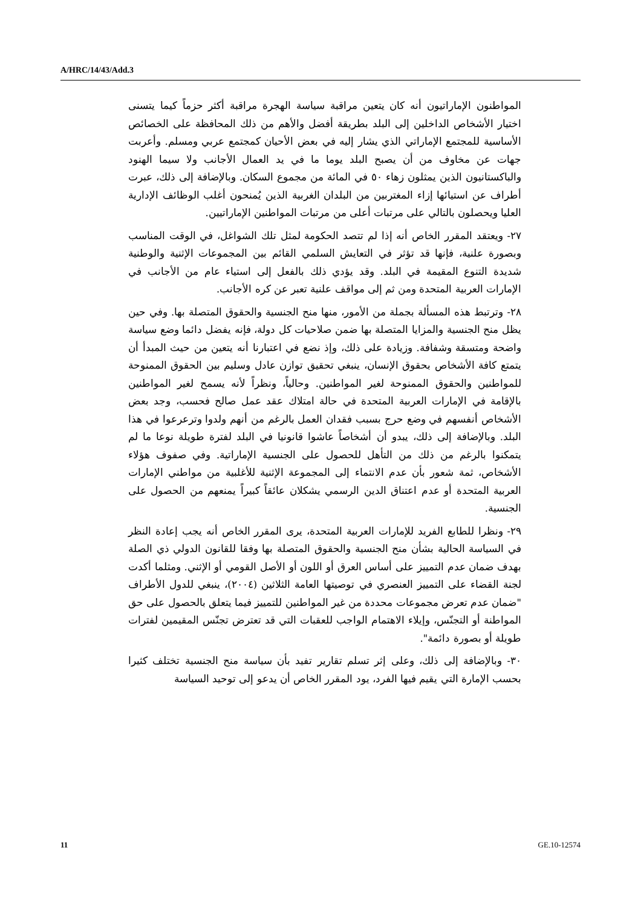A/HRC/14/43/Add.3
المواطنون الإماراتيون أنه كان يتعين مراقبة سياسة الهجرة مراقبة أكثر حزماً كيما يتسنى اختيار الأشخاص الداخلين إلى البلد بطريقة أفضل والأهم من ذلك المحافظة على الخصائص الأساسية للمجتمع الإماراتي الذي يشار إليه في بعض الأحيان كمجتمع عربي ومسلم. وأعربت جهات عن مخاوف من أن يصبح البلد يوما ما في يد العمال الأجانب ولا سيما الهنود والباكستانيون الذين يمثلون زهاء ٥٠ في المائة من مجموع السكان. وبالإضافة إلى ذلك، عبرت أطراف عن استيائها إزاء المغتربين من البلدان الغربية الذين يُمنحون أغلب الوظائف الإدارية العليا ويحصلون بالتالي على مرتبات أعلى من مرتبات المواطنين الإماراتيين.
٢٧- ويعتقد المقرر الخاص أنه إذا لم تتصد الحكومة لمثل تلك الشواغل، في الوقت المناسب وبصورة علنية، فإنها قد تؤثر في التعايش السلمي القائم بين المجموعات الإثنية والوطنية شديدة التنوع المقيمة في البلد. وقد يؤدي ذلك بالفعل إلى استياء عام من الأجانب في الإمارات العربية المتحدة ومن ثم إلى مواقف علنية تعبر عن كره الأجانب.
٢٨- وترتبط هذه المسألة بجملة من الأمور، منها منح الجنسية والحقوق المتصلة بها. وفي حين يظل منح الجنسية والمزايا المتصلة بها ضمن صلاحيات كل دولة، فإنه يفضل دائما وضع سياسة واضحة ومتسقة وشفافة. وزيادة على ذلك، وإذ نضع في اعتبارنا أنه يتعين من حيث المبدأ أن يتمتع كافة الأشخاص بحقوق الإنسان، ينبغي تحقيق توازن عادل وسليم بين الحقوق الممنوحة للمواطنين والحقوق الممنوحة لغير المواطنين. وحالياً، ونظراً لأنه يسمح لغير المواطنين بالإقامة في الإمارات العربية المتحدة في حالة امتلاك عقد عمل صالح فحسب، وجد بعض الأشخاص أنفسهم في وضع حرج بسبب فقدان العمل بالرغم من أنهم ولدوا وترعرعوا في هذا البلد. وبالإضافة إلى ذلك، يبدو أن أشخاصاً عاشوا قانونيا في البلد لفترة طويلة نوعا ما لم يتمكنوا بالرغم من ذلك من التأهل للحصول على الجنسية الإماراتية. وفي صفوف هؤلاء الأشخاص، ثمة شعور بأن عدم الانتماء إلى المجموعة الإثنية للأغلبية من مواطني الإمارات العربية المتحدة أو عدم اعتناق الدين الرسمي يشكلان عائقاً كبيراً يمنعهم من الحصول على الجنسية.
٢٩- ونظرا للطابع الفريد للإمارات العربية المتحدة، يرى المقرر الخاص أنه يجب إعادة النظر في السياسة الحالية بشأن منح الجنسية والحقوق المتصلة بها وفقا للقانون الدولي ذي الصلة بهدف ضمان عدم التمييز على أساس العرق أو اللون أو الأصل القومي أو الإثني. ومثلما أكدت لجنة القضاء على التمييز العنصري في توصيتها العامة الثلاثين (٢٠٠٤)، ينبغي للدول الأطراف "ضمان عدم تعرض مجموعات محددة من غير المواطنين للتمييز فيما يتعلق بالحصول على حق المواطنة أو التجنّس، وإيلاء الاهتمام الواجب للعقبات التي قد تعترض تجنّس المقيمين لفترات طويلة أو بصورة دائمة".
٣٠- وبالإضافة إلى ذلك، وعلى إثر تسلم تقارير تفيد بأن سياسة منح الجنسية تختلف كثيرا بحسب الإمارة التي يقيم فيها الفرد، يود المقرر الخاص أن يدعو إلى توحيد السياسة
11 GE.10-12574